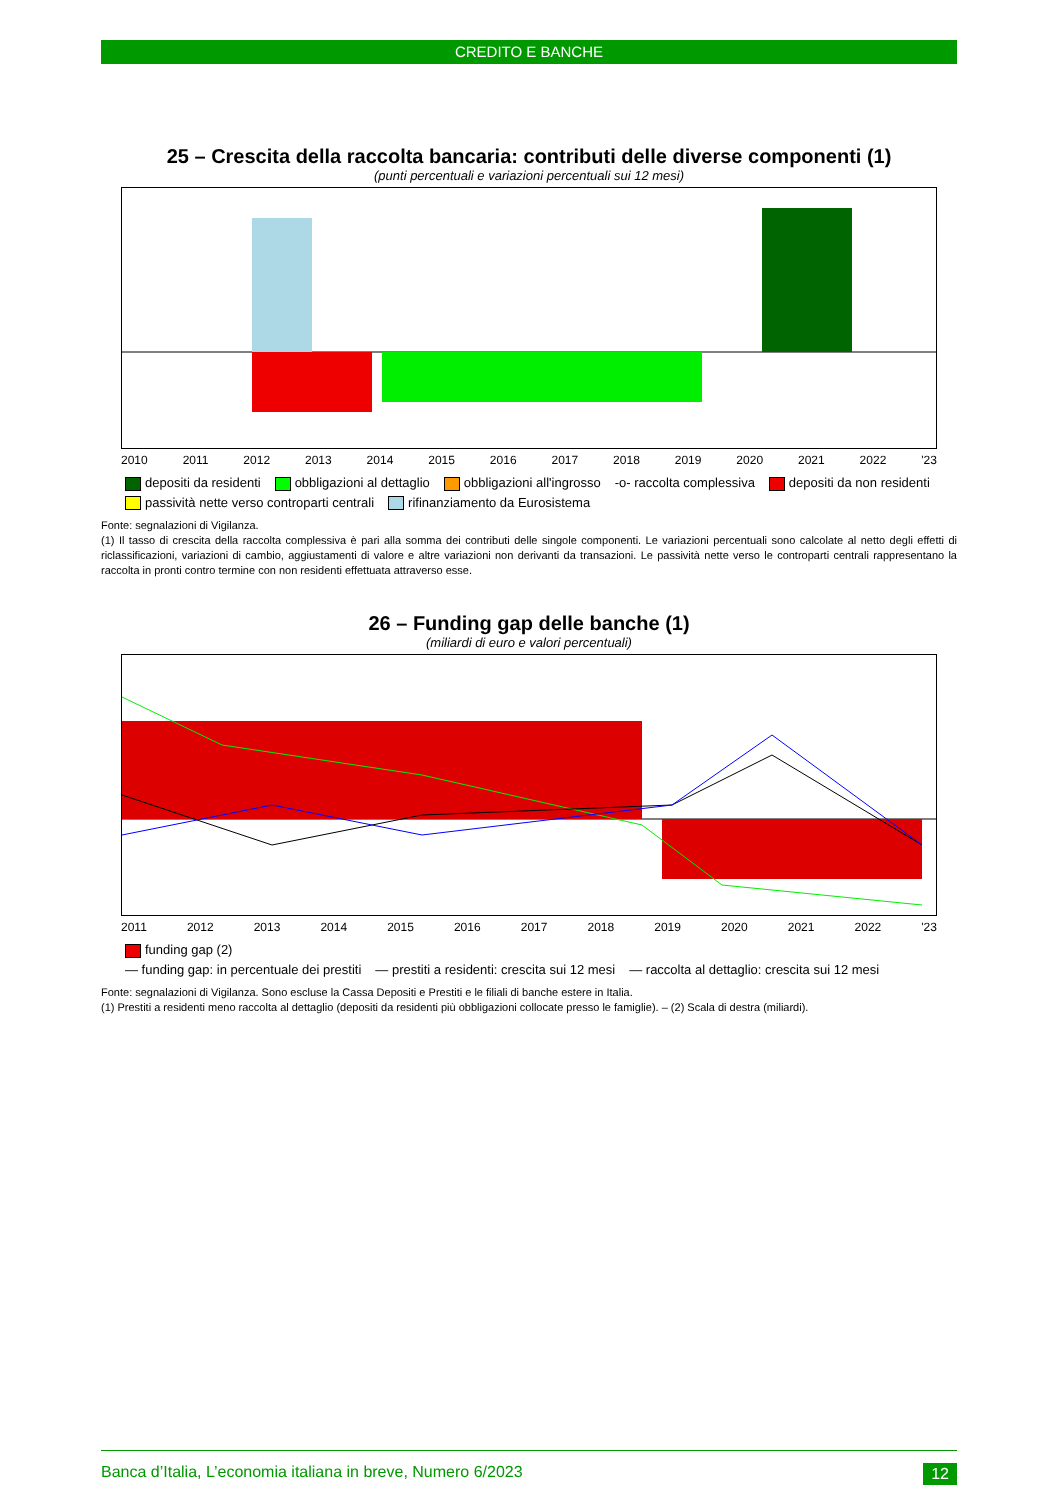CREDITO E BANCHE
25 – Crescita della raccolta bancaria: contributi delle diverse componenti (1)
(punti percentuali e variazioni percentuali sui 12 mesi)
2010 2011 2012 2013 2014 2015 2016 2017 2018 2019 2020 2021 2022 '23
depositi da residenti obbligazioni al dettaglio obbligazioni all'ingrosso -o- raccolta complessiva depositi da non residenti passività nette verso controparti centrali rifinanziamento da Eurosistema
Fonte: segnalazioni di Vigilanza.
(1) Il tasso di crescita della raccolta complessiva è pari alla somma dei contributi delle singole componenti. Le variazioni percentuali sono calcolate al netto degli effetti di riclassificazioni, variazioni di cambio, aggiustamenti di valore e altre variazioni non derivanti da transazioni. Le passività nette verso le controparti centrali rappresentano la raccolta in pronti contro termine con non residenti effettuata attraverso esse.
26 – Funding gap delle banche (1)
(miliardi di euro e valori percentuali)
2011 2012 2013 2014 2015 2016 2017 2018 2019 2020 2021 2022 '23
funding gap (2) — funding gap: in percentuale dei prestiti — prestiti a residenti: crescita sui 12 mesi — raccolta al dettaglio: crescita sui 12 mesi
Fonte: segnalazioni di Vigilanza. Sono escluse la Cassa Depositi e Prestiti e le filiali di banche estere in Italia.
(1) Prestiti a residenti meno raccolta al dettaglio (depositi da residenti più obbligazioni collocate presso le famiglie). – (2) Scala di destra (miliardi).
Banca d’Italia, L’economia italiana in breve, Numero 6/2023 12